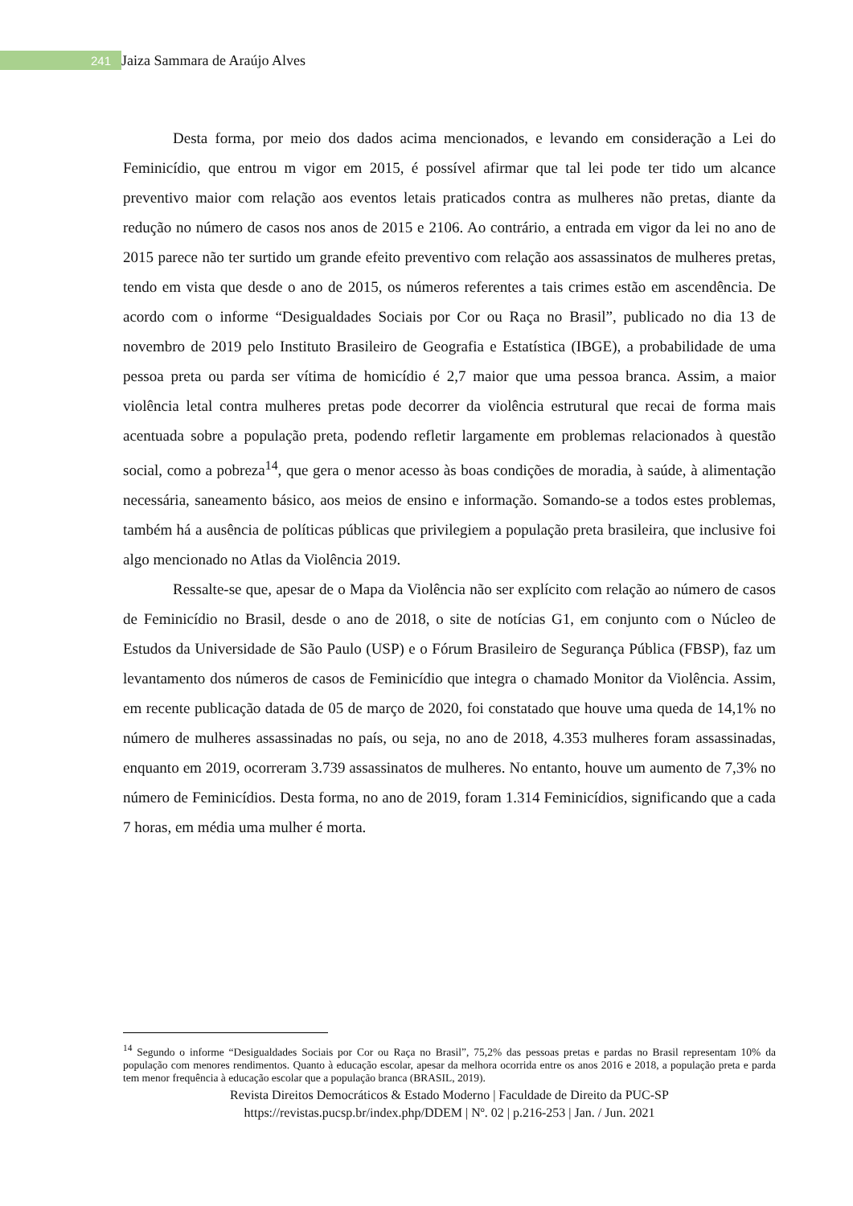241 Jaiza Sammara de Araújo Alves
Desta forma, por meio dos dados acima mencionados, e levando em consideração a Lei do Feminicídio, que entrou m vigor em 2015, é possível afirmar que tal lei pode ter tido um alcance preventivo maior com relação aos eventos letais praticados contra as mulheres não pretas, diante da redução no número de casos nos anos de 2015 e 2106. Ao contrário, a entrada em vigor da lei no ano de 2015 parece não ter surtido um grande efeito preventivo com relação aos assassinatos de mulheres pretas, tendo em vista que desde o ano de 2015, os números referentes a tais crimes estão em ascendência. De acordo com o informe “Desigualdades Sociais por Cor ou Raça no Brasil”, publicado no dia 13 de novembro de 2019 pelo Instituto Brasileiro de Geografia e Estatística (IBGE), a probabilidade de uma pessoa preta ou parda ser vítima de homicídio é 2,7 maior que uma pessoa branca. Assim, a maior violência letal contra mulheres pretas pode decorrer da violência estrutural que recai de forma mais acentuada sobre a população preta, podendo refletir largamente em problemas relacionados à questão social, como a pobreza<sup>14</sup>, que gera o menor acesso às boas condições de moradia, à saúde, à alimentação necessária, saneamento básico, aos meios de ensino e informação. Somando-se a todos estes problemas, também há a ausência de políticas públicas que privilegiem a população preta brasileira, que inclusive foi algo mencionado no Atlas da Violência 2019.
Ressalte-se que, apesar de o Mapa da Violência não ser explícito com relação ao número de casos de Feminicídio no Brasil, desde o ano de 2018, o site de notícias G1, em conjunto com o Núcleo de Estudos da Universidade de São Paulo (USP) e o Fórum Brasileiro de Segurança Pública (FBSP), faz um levantamento dos números de casos de Feminicídio que integra o chamado Monitor da Violência. Assim, em recente publicação datada de 05 de março de 2020, foi constatado que houve uma queda de 14,1% no número de mulheres assassinadas no país, ou seja, no ano de 2018, 4.353 mulheres foram assassinadas, enquanto em 2019, ocorreram 3.739 assassinatos de mulheres. No entanto, houve um aumento de 7,3% no número de Feminicídios. Desta forma, no ano de 2019, foram 1.314 Feminicídios, significando que a cada 7 horas, em média uma mulher é morta.
<sup>14</sup> Segundo o informe “Desigualdades Sociais por Cor ou Raça no Brasil”, 75,2% das pessoas pretas e pardas no Brasil representam 10% da população com menores rendimentos. Quanto à educação escolar, apesar da melhora ocorrida entre os anos 2016 e 2018, a população preta e parda tem menor frequência à educação escolar que a população branca (BRASIL, 2019).
Revista Direitos Democráticos & Estado Moderno | Faculdade de Direito da PUC-SP
https://revistas.pucsp.br/index.php/DDEM | Nº. 02 | p.216-253 | Jan. / Jun. 2021